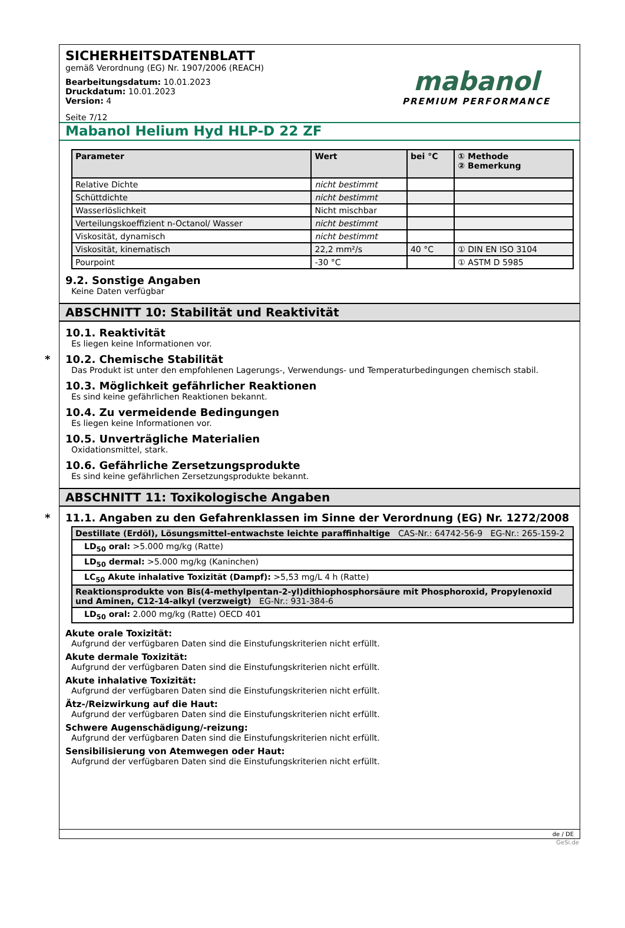SICHERHEITSDATENBLATT
gemäß Verordnung (EG) Nr. 1907/2006 (REACH)
Bearbeitungsdatum: 10.01.2023
Druckdatum: 10.01.2023
Version: 4
Seite 7/12
mabanol
PREMIUM PERFORMANCE
Mabanol Helium Hyd HLP-D 22 ZF
| Parameter | Wert | bei °C | ① Methode ② Bemerkung |
| --- | --- | --- | --- |
| Relative Dichte | nicht bestimmt | | |
| Schüttdichte | nicht bestimmt | | |
| Wasserlöslichkeit | Nicht mischbar | | |
| Verteilungskoeffizient n-Octanol/ Wasser | nicht bestimmt | | |
| Viskosität, dynamisch | nicht bestimmt | | |
| Viskosität, kinematisch | 22,2 mm²/s | 40 °C | ① DIN EN ISO 3104 |
| Pourpoint | -30 °C | | ① ASTM D 5985 |
9.2. Sonstige Angaben
Keine Daten verfügbar
ABSCHNITT 10: Stabilität und Reaktivität
10.1. Reaktivität
Es liegen keine Informationen vor.
* 10.2. Chemische Stabilität
Das Produkt ist unter den empfohlenen Lagerungs-, Verwendungs- und Temperaturbedingungen chemisch stabil.
10.3. Möglichkeit gefährlicher Reaktionen
Es sind keine gefährlichen Reaktionen bekannt.
10.4. Zu vermeidende Bedingungen
Es liegen keine Informationen vor.
10.5. Unverträgliche Materialien
Oxidationsmittel, stark.
10.6. Gefährliche Zersetzungsprodukte
Es sind keine gefährlichen Zersetzungsprodukte bekannt.
ABSCHNITT 11: Toxikologische Angaben
* 11.1. Angaben zu den Gefahrenklassen im Sinne der Verordnung (EG) Nr. 1272/2008
| Destillate (Erdöl), Lösungsmittel-entwachste leichte paraffinhaltige CAS-Nr.: 64742-56-9 EG-Nr.: 265-159-2 |
| --- |
| LD<sub>50</sub> oral: >5.000 mg/kg (Ratte) |
| LD<sub>50</sub> dermal: >5.000 mg/kg (Kaninchen) |
| LC<sub>50</sub> Akute inhalative Toxizität (Dampf): >5,53 mg/L 4 h (Ratte) |
| Reaktionsprodukte von Bis(4-methylpentan-2-yl)dithiophosphorsäure mit Phosphoroxid, Propylenoxid und Aminen, C12-14-alkyl (verzweigt) EG-Nr.: 931-384-6 |
| LD<sub>50</sub> oral: 2.000 mg/kg (Ratte) OECD 401 |
Akute orale Toxizität:
Aufgrund der verfügbaren Daten sind die Einstufungskriterien nicht erfüllt.
Akute dermale Toxizität:
Aufgrund der verfügbaren Daten sind die Einstufungskriterien nicht erfüllt.
Akute inhalative Toxizität:
Aufgrund der verfügbaren Daten sind die Einstufungskriterien nicht erfüllt.
Ätz-/Reizwirkung auf die Haut:
Aufgrund der verfügbaren Daten sind die Einstufungskriterien nicht erfüllt.
Schwere Augenschädigung/-reizung:
Aufgrund der verfügbaren Daten sind die Einstufungskriterien nicht erfüllt.
Sensibilisierung von Atemwegen oder Haut:
Aufgrund der verfügbaren Daten sind die Einstufungskriterien nicht erfüllt.
de / DE
GeSi.de